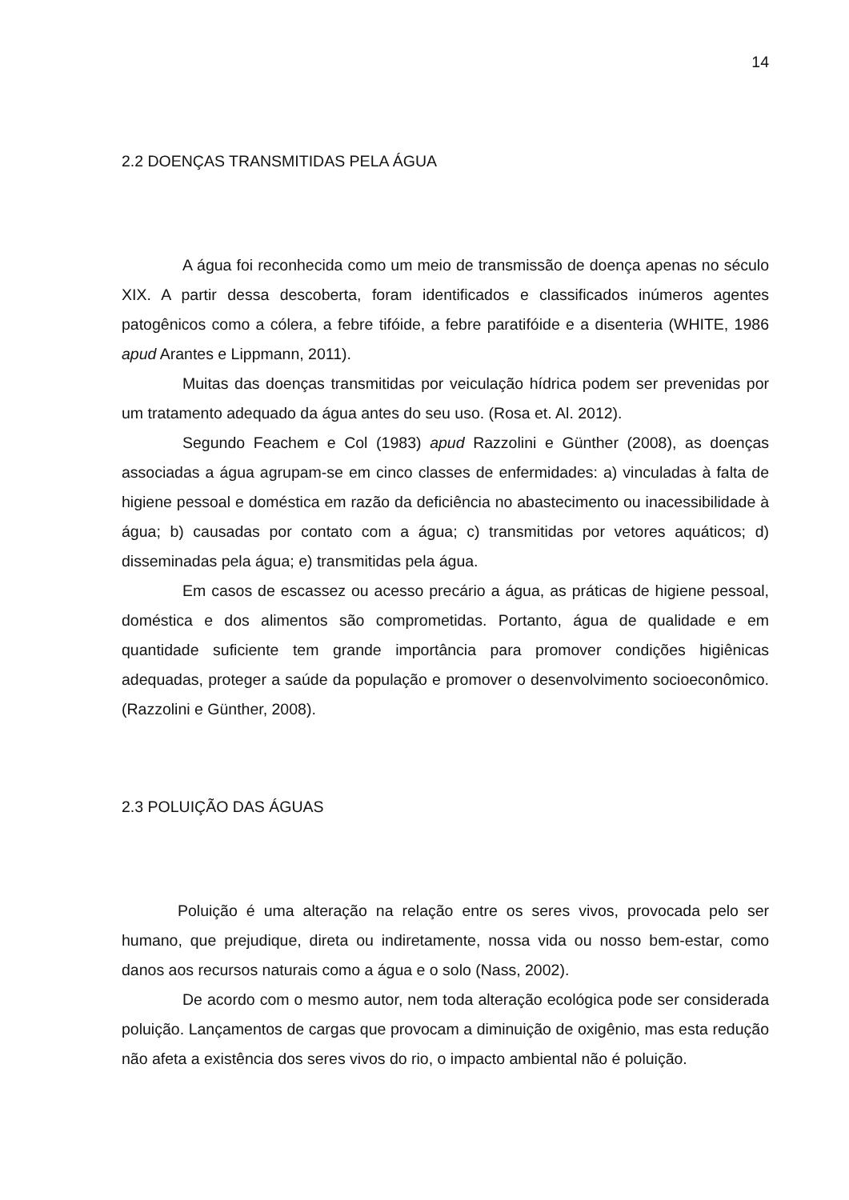14
2.2 DOENÇAS TRANSMITIDAS PELA ÁGUA
A água foi reconhecida como um meio de transmissão de doença apenas no século XIX. A partir dessa descoberta, foram identificados e classificados inúmeros agentes patogênicos como a cólera, a febre tifóide, a febre paratifóide e a disenteria (WHITE, 1986 apud Arantes e Lippmann, 2011).
Muitas das doenças transmitidas por veiculação hídrica podem ser prevenidas por um tratamento adequado da água antes do seu uso. (Rosa et. Al. 2012).
Segundo Feachem e Col (1983) apud Razzolini e Günther (2008), as doenças associadas a água agrupam-se em cinco classes de enfermidades: a) vinculadas à falta de higiene pessoal e doméstica em razão da deficiência no abastecimento ou inacessibilidade à água; b) causadas por contato com a água; c) transmitidas por vetores aquáticos; d) disseminadas pela água; e) transmitidas pela água.
Em casos de escassez ou acesso precário a água, as práticas de higiene pessoal, doméstica e dos alimentos são comprometidas. Portanto, água de qualidade e em quantidade suficiente tem grande importância para promover condições higiênicas adequadas, proteger a saúde da população e promover o desenvolvimento socioeconômico. (Razzolini e Günther, 2008).
2.3 POLUIÇÃO DAS ÁGUAS
Poluição é uma alteração na relação entre os seres vivos, provocada pelo ser humano, que prejudique, direta ou indiretamente, nossa vida ou nosso bem-estar, como danos aos recursos naturais como a água e o solo (Nass, 2002).
De acordo com o mesmo autor, nem toda alteração ecológica pode ser considerada poluição. Lançamentos de cargas que provocam a diminuição de oxigênio, mas esta redução não afeta a existência dos seres vivos do rio, o impacto ambiental não é poluição.